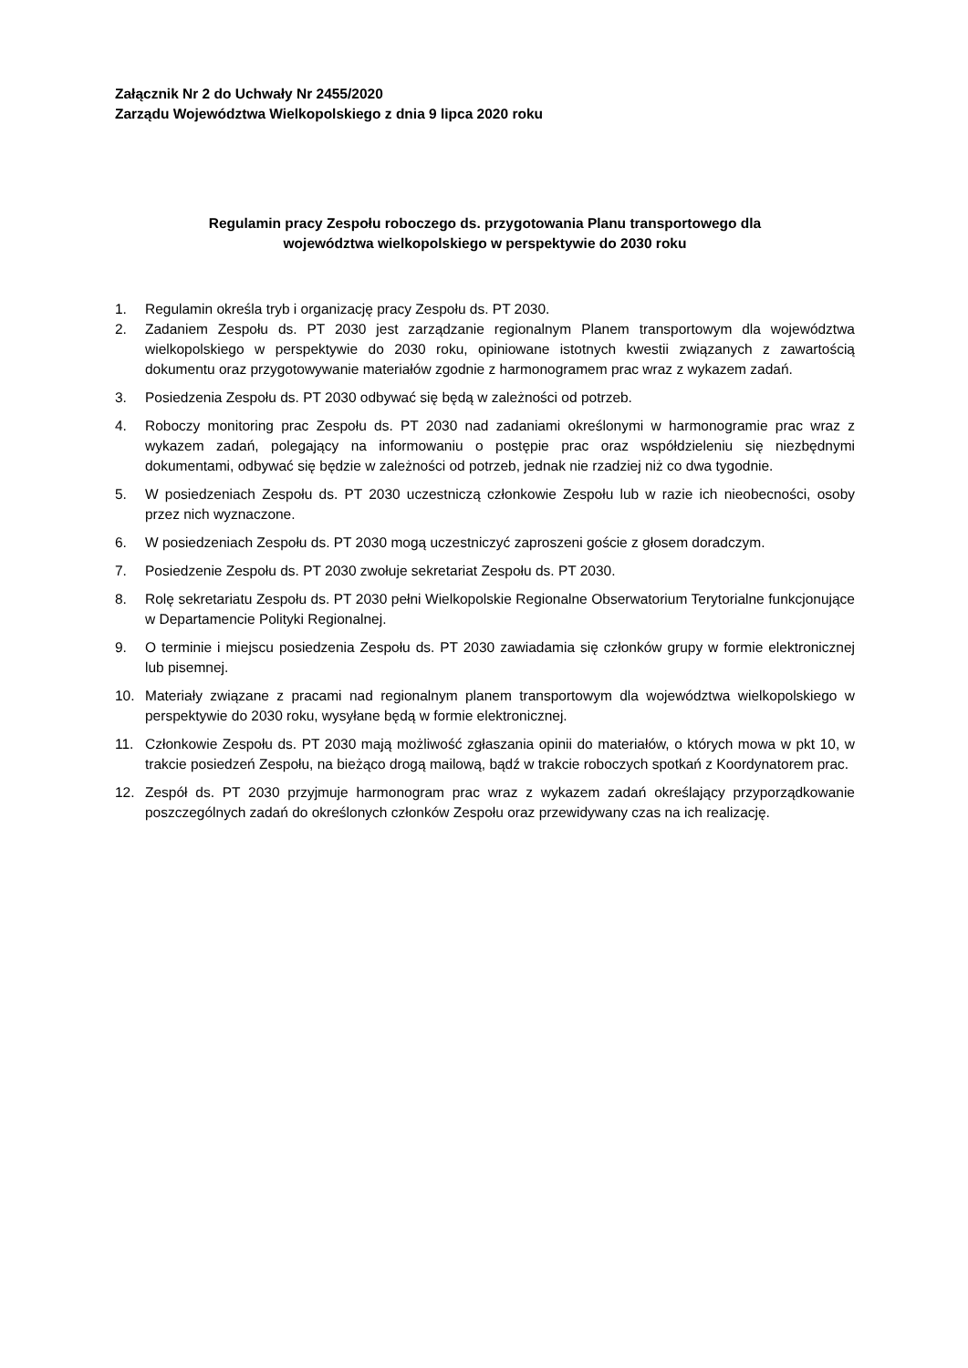Załącznik Nr 2 do Uchwały Nr 2455/2020
Zarządu Województwa Wielkopolskiego z dnia 9 lipca 2020 roku
Regulamin pracy Zespołu roboczego ds. przygotowania Planu transportowego dla
województwa wielkopolskiego w perspektywie do 2030 roku
1. Regulamin określa tryb i organizację pracy Zespołu ds. PT 2030.
2. Zadaniem Zespołu ds. PT 2030 jest zarządzanie regionalnym Planem transportowym dla województwa wielkopolskiego w perspektywie do 2030 roku, opiniowane istotnych kwestii związanych z zawartością dokumentu oraz przygotowywanie materiałów zgodnie z harmonogramem prac wraz z wykazem zadań.
3. Posiedzenia Zespołu ds. PT 2030 odbywać się będą w zależności od potrzeb.
4. Roboczy monitoring prac Zespołu ds. PT 2030 nad zadaniami określonymi w harmonogramie prac wraz z wykazem zadań, polegający na informowaniu o postępie prac oraz współdzieleniu się niezbędnymi dokumentami, odbywać się będzie w zależności od potrzeb, jednak nie rzadziej niż co dwa tygodnie.
5. W posiedzeniach Zespołu ds. PT 2030 uczestniczą członkowie Zespołu lub w razie ich nieobecności, osoby przez nich wyznaczone.
6. W posiedzeniach Zespołu ds. PT 2030 mogą uczestniczyć zaproszeni goście z głosem doradczym.
7. Posiedzenie Zespołu ds. PT 2030 zwołuje sekretariat Zespołu ds. PT 2030.
8. Rolę sekretariatu Zespołu ds. PT 2030 pełni Wielkopolskie Regionalne Obserwatorium Terytorialne funkcjonujące w Departamencie Polityki Regionalnej.
9. O terminie i miejscu posiedzenia Zespołu ds. PT 2030 zawiadamia się członków grupy w formie elektronicznej lub pisemnej.
10. Materiały związane z pracami nad regionalnym planem transportowym dla województwa wielkopolskiego w perspektywie do 2030 roku, wysyłane będą w formie elektronicznej.
11. Członkowie Zespołu ds. PT 2030 mają możliwość zgłaszania opinii do materiałów, o których mowa w pkt 10, w trakcie posiedzeń Zespołu, na bieżąco drogą mailową, bądź w trakcie roboczych spotkań z Koordynatorem prac.
12. Zespół ds. PT 2030 przyjmuje harmonogram prac wraz z wykazem zadań określający przyporządkowanie poszczególnych zadań do określonych członków Zespołu oraz przewidywany czas na ich realizację.